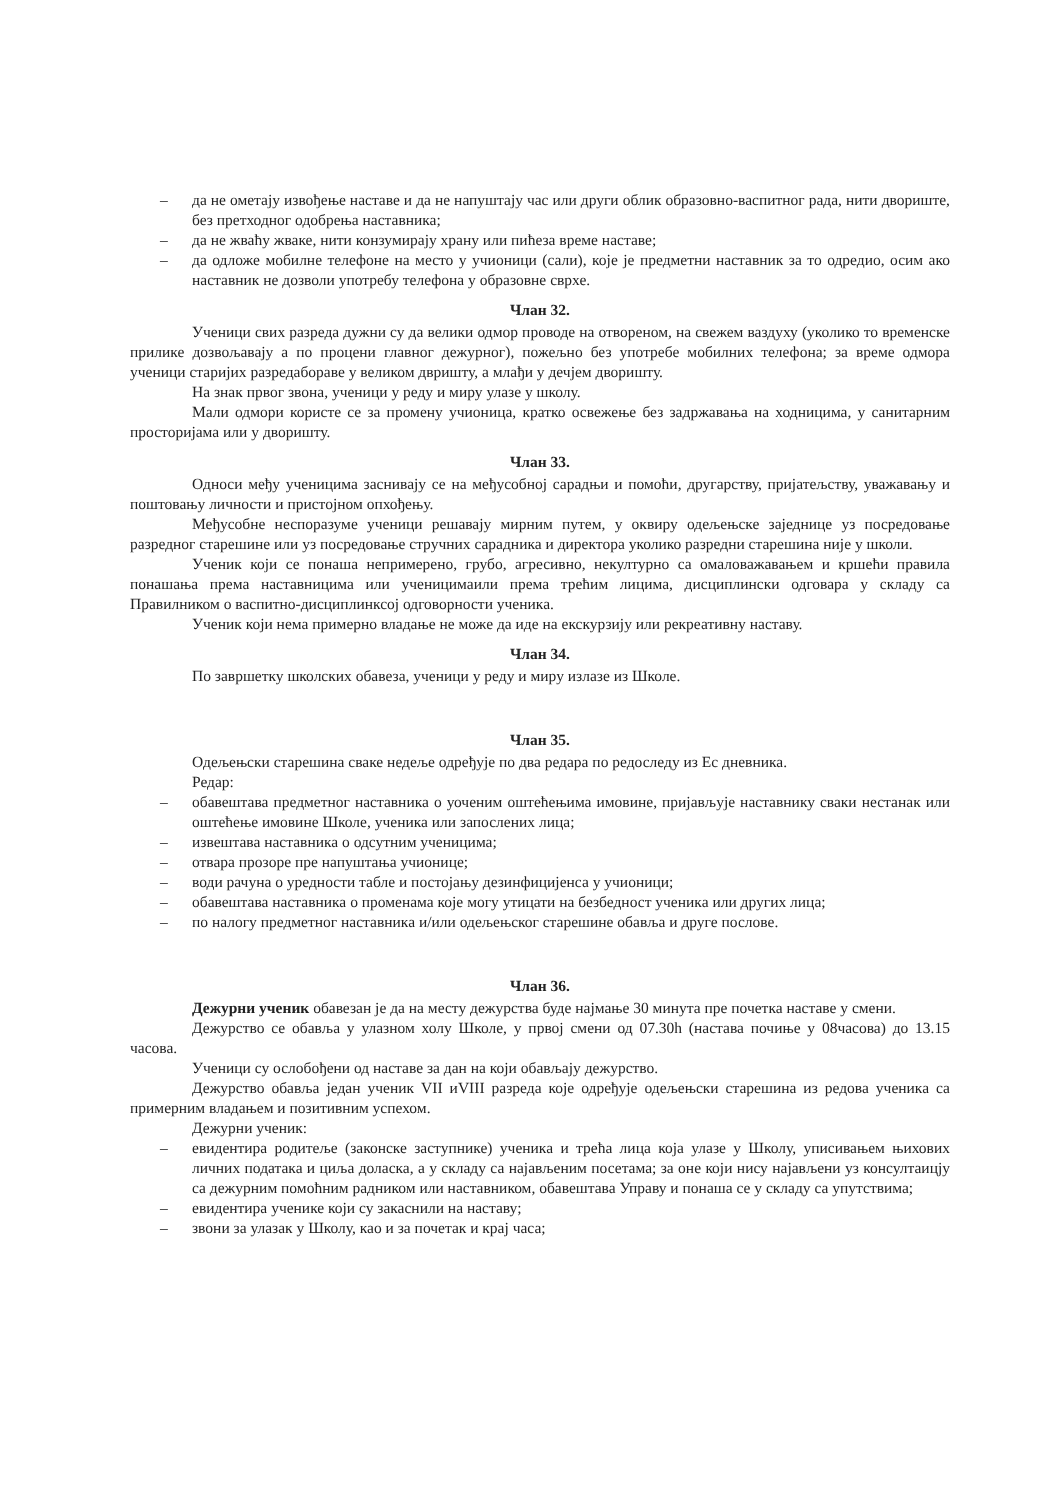– да не ометају извођење наставе и да не напуштају час или други облик образовно-васпитног рада, нити двориште, без претходног одобрења наставника;
– да не жваћу жваке, нити конзумирају храну или пићеза време наставе;
– да одложе мобилне телефоне на место у учионици (сали), које је предметни наставник за то одредио, осим ако наставник не дозволи употребу телефона у образовне сврхе.
Члан 32.
Ученици свих разреда дужни су да велики одмор проводе на отвореном, на свежем ваздуху (уколико то временске прилике дозвољавају а по процени главног дежурног), пожељно без употребе мобилних телефона; за време одмора ученици старијих разредабораве у великом двришту, а млађи у дечјем дворишту.
На знак првог звона, ученици у реду и миру улазе у школу.
Мали одмори користе се за промену учионица, кратко освежење без задржавања на ходницима, у санитарним просторијама или у дворишту.
Члан 33.
Односи међу ученицима заснивају се на међусобној сарадњи и помоћи, другарству, пријатељству, уважавању и поштовању личности и пристојном опхођењу.
Међусобне неспоразуме ученици решавају мирним путем, у оквиру одељењске заједнице уз посредовање разредног старешине или уз посредовање стручних сарадника и директора уколико разредни старешина није у школи.
Ученик који се понаша непримерено, грубо, агресивно, некултурно са омаловажавањем и кршећи правила понашања према наставницима или ученицимаили према трећим лицима, дисциплински одговара у складу са Правилником о васпитно-дисциплинксој одговорности ученика.
Ученик који нема примерно владање не може да иде на екскурзију или рекреативну наставу.
Члан 34.
По завршетку школских обавеза, ученици у реду и миру излазе из Школе.
Члан 35.
Одељењски старешина сваке недеље одређује по два редара по редоследу из Ес дневника.
Редар:
– обавештава предметног наставника о уоченим оштећењима имовине, пријављује наставнику сваки нестанак или оштећење имовине Школе, ученика или запослених лица;
– извештава наставника о одсутним ученицима;
– отвара прозоре пре напуштања учионице;
– води рачуна о уредности табле и постојању дезинфицијенса у учионици;
– обавештава наставника о променама које могу утицати на безбедност ученика или других лица;
– по налогу предметног наставника и/или одељењског старешине обавља и друге послове.
Члан 36.
Дежурни ученик обавезан је да на месту дежурства буде најмање 30 минута пре почетка наставе у смени.
Дежурство се обавља у улазном холу Школе, у првој смени од 07.30h (настава почиње у 08часова) до 13.15 часова.
Ученици су ослобођени од наставе за дан на који обављају дежурство.
Дежурство обавља један ученик VII иVIII разреда које одређује одељењски старешина из редова ученика са примерним владањем и позитивним успехом.
Дежурни ученик:
– евидентира родитеље (законске заступнике) ученика и трећа лица која улазе у Школу, уписивањем њихових личних података и циља доласка, а у складу са најављеним посетама; за оне који нису најављени уз консултаицју са дежурним помоћним радником или наставником, обавештава Управу и понаша се у складу са упутствима;
– евидентира ученике који су закаснили на наставу;
– звони за улазак у Школу, као и за почетак и крај часа;